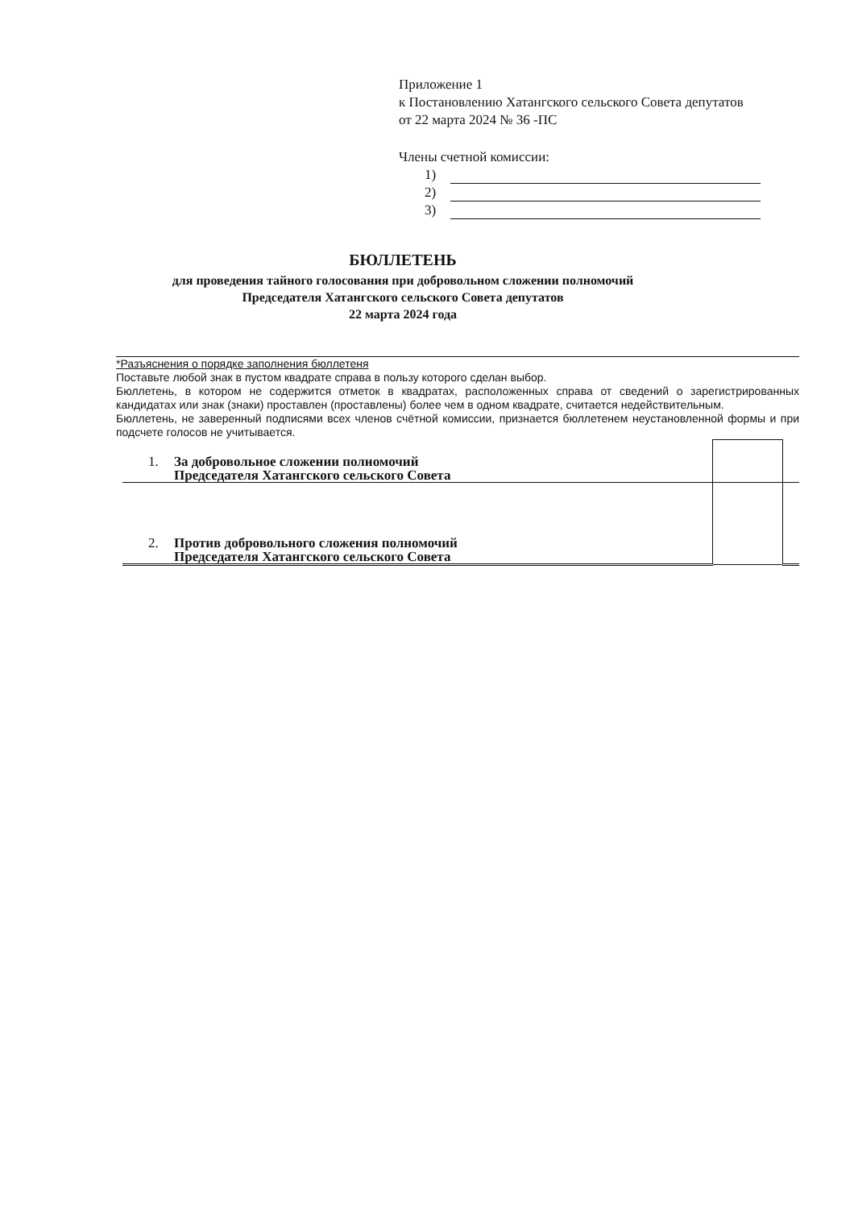Приложение 1
к Постановлению Хатангского сельского Совета депутатов
от 22 марта 2024 № 36 -ПС
Члены счетной комиссии:
1)
2)
3)
БЮЛЛЕТЕНЬ
для проведения тайного голосования при добровольном сложении полномочий
Председателя Хатангского сельского Совета депутатов
22 марта 2024 года
*Разъяснения о порядке заполнения бюллетеня
Поставьте любой знак в пустом квадрате справа в пользу которого сделан выбор.
Бюллетень, в котором не содержится отметок в квадратах, расположенных справа от сведений о зарегистрированных кандидатах или знак (знаки) проставлен (проставлены) более чем в одном квадрате, считается недействительным.
Бюллетень, не заверенный подписями всех членов счётной комиссии, признается бюллетенем неустановленной формы и при подсчете голосов не учитывается.
| 1. За добровольное сложении полномочий Председателя Хатангского сельского Совета | | |
| 2. Против добровольного сложения полномочий Председателя Хатангского сельского Совета | | |